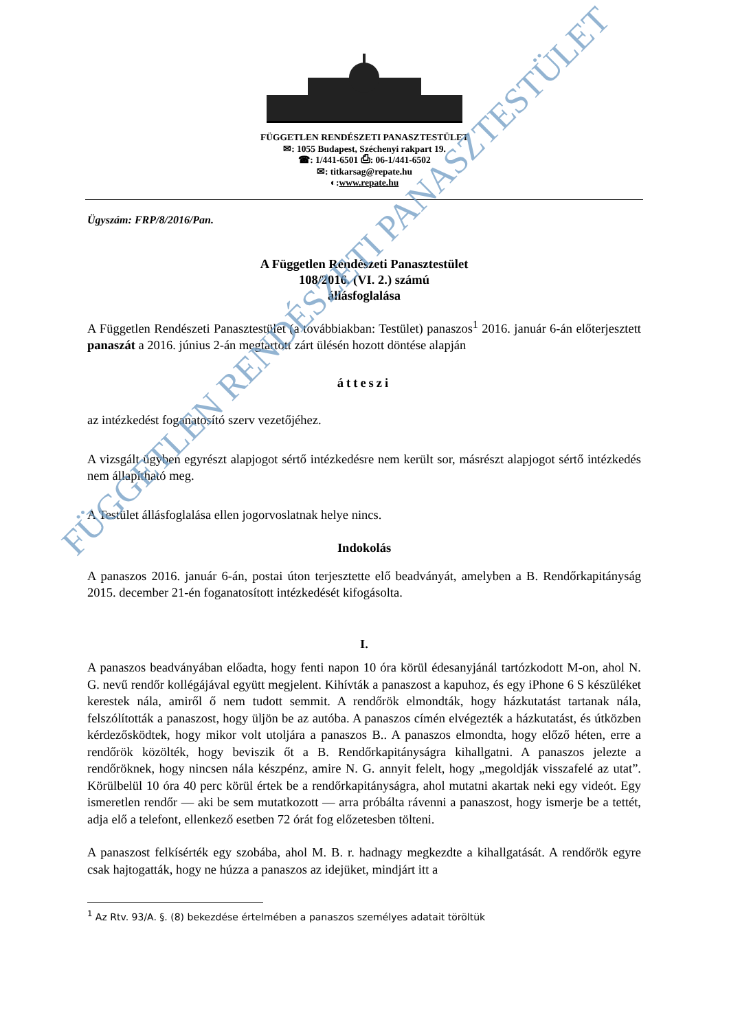FÜGGETLEN RENDÉSZETI PANASZTESTÜLET
✉: 1055 Budapest, Széchenyi rakpart 19.
☎: 1/441-6501 ⎙: 06-1/441-6502
✉: titkarsag@repate.hu
◐:www.repate.hu
Ügyszám: FRP/8/2016/Pan.
A Független Rendészeti Panasztestület
108/2016. (VI. 2.) számú
állásfoglalása
A Független Rendészeti Panasztestület (a továbbiakban: Testület) panaszos<sup>1</sup> 2016. január 6-án előterjesztett panaszát a 2016. június 2-án megtartott zárt ülésén hozott döntése alapján
átteszi
az intézkedést foganatosító szerv vezetőjéhez.
A vizsgált ügyben egyrészt alapjogot sértő intézkedésre nem került sor, másrészt alapjogot sértő intézkedés nem állapítható meg.
A Testület állásfoglalása ellen jogorvoslatnak helye nincs.
Indokolás
A panaszos 2016. január 6-án, postai úton terjesztette elő beadványát, amelyben a B. Rendőrkapitányság 2015. december 21-én foganatosított intézkedését kifogásolta.
I.
A panaszos beadványában előadta, hogy fenti napon 10 óra körül édesanyjánál tartózkodott M-on, ahol N. G. nevű rendőr kollégájával együtt megjelent. Kihívták a panaszost a kapuhoz, és egy iPhone 6 S készüléket kerestek nála, amiről ő nem tudott semmit. A rendőrök elmondták, hogy házkutatást tartanak nála, felszólították a panaszost, hogy üljön be az autóba. A panaszos címén elvégezték a házkutatást, és útközben kérdezősködtek, hogy mikor volt utoljára a panaszos B.. A panaszos elmondta, hogy előző héten, erre a rendőrök közölték, hogy beviszik őt a B. Rendőrkapitányságra kihallgatni. A panaszos jelezte a rendőröknek, hogy nincsen nála készpénz, amire N. G. annyit felelt, hogy „megoldják visszafelé az utat”. Körülbelül 10 óra 40 perc körül értek be a rendőrkapitányságra, ahol mutatni akartak neki egy videót. Egy ismeretlen rendőr — aki be sem mutatkozott — arra próbálta rávenni a panaszost, hogy ismerje be a tettét, adja elő a telefont, ellenkező esetben 72 órát fog előzetesben tölteni.
A panaszost felkísérték egy szobába, ahol M. B. r. hadnagy megkezdte a kihallgatását. A rendőrök egyre csak hajtogatták, hogy ne húzza a panaszos az idejüket, mindjárt itt a
FÜGGETLEN RENDÉSZETI PANASZTESTÜLET
<sup>1</sup> Az Rtv. 93/A. §. (8) bekezdése értelmében a panaszos személyes adatait töröltük